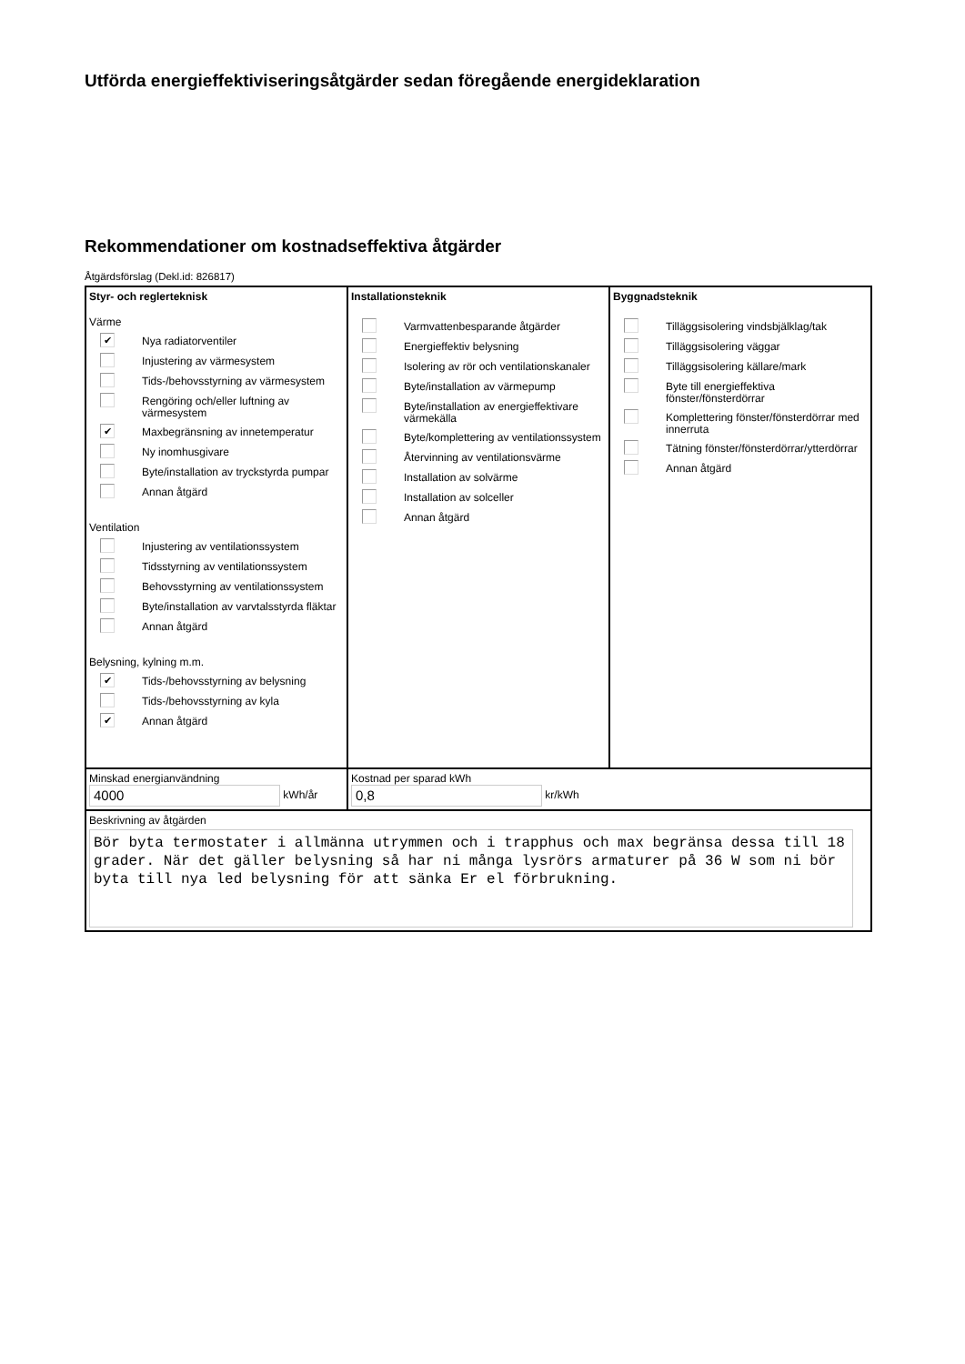Utförda energieffektiviseringsåtgärder sedan föregående energideklaration
Rekommendationer om kostnadseffektiva åtgärder
Åtgärdsförslag (Dekl.id: 826817)
| Styr- och reglerteknisk Värme ✔ Nya radiatorventiler Injustering av värmesystem Tids-/behovsstyrning av värmesystem Rengöring och/eller luftning av värmesystem ✔ Maxbegränsning av innetemperatur Ny inomhusgivare Byte/installation av tryckstyrda pumpar Annan åtgärd Ventilation Injustering av ventilationssystem Tidsstyrning av ventilationssystem Behovsstyrning av ventilationssystem Byte/installation av varvtalsstyrda fläktar Annan åtgärd Belysning, kylning m.m. ✔ Tids-/behovsstyrning av belysning Tids-/behovsstyrning av kyla ✔ Annan åtgärd | Installationsteknik Varmvattenbesparande åtgärder Energieffektiv belysning Isolering av rör och ventilationskanaler Byte/installation av värmepump Byte/installation av energieffektivare värmekälla Byte/komplettering av ventilationssystem Återvinning av ventilationsvärme Installation av solvärme Installation av solceller Annan åtgärd | Byggnadsteknik Tilläggsisolering vindsbjälklag/tak Tilläggsisolering väggar Tilläggsisolering källare/mark Byte till energieffektiva fönster/fönsterdörrar Komplettering fönster/fönsterdörrar med innerruta Tätning fönster/fönsterdörrar/ytterdörrar Annan åtgärd |
| Minskad energianvändning 4000 kWh/år | Kostnad per sparad kWh 0,8 kr/kWh | |
| Beskrivning av åtgärden Bör byta termostater i allmänna utrymmen och i trapphus och max begränsa dessa till 18 grader. När det gäller belysning så har ni många lysrörs armaturer på 36 W som ni bör byta till nya led belysning för att sänka Er el förbrukning. | | |